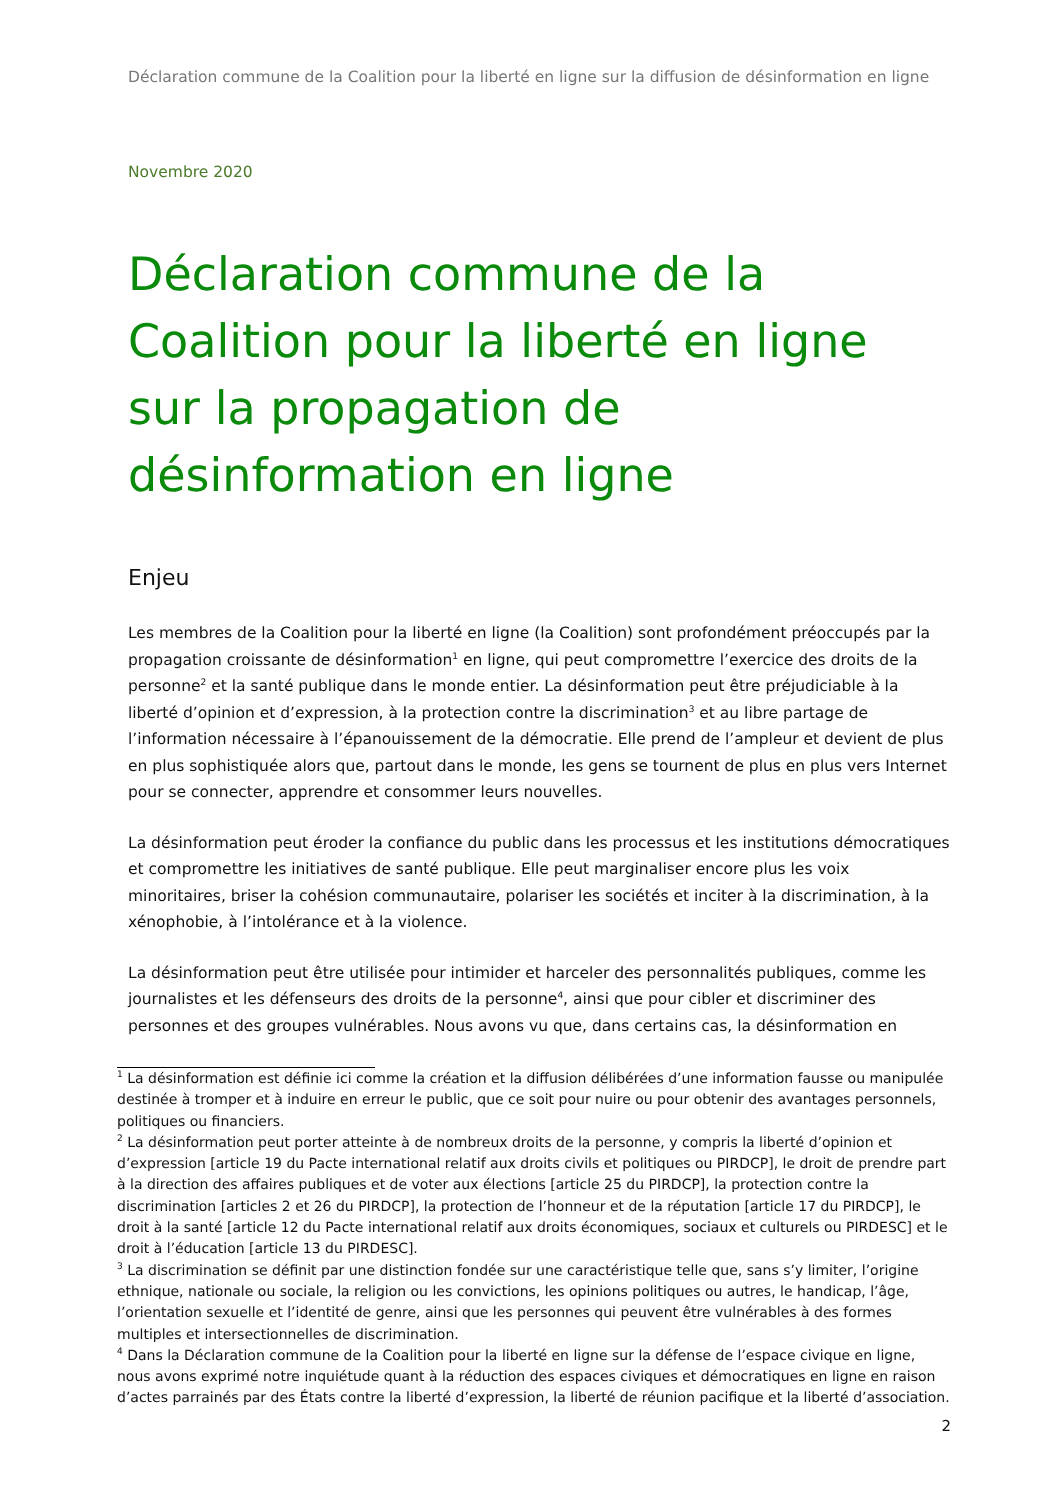Déclaration commune de la Coalition pour la liberté en ligne sur la diffusion de désinformation en ligne
Novembre 2020
Déclaration commune de la Coalition pour la liberté en ligne sur la propagation de désinformation en ligne
Enjeu
Les membres de la Coalition pour la liberté en ligne (la Coalition) sont profondément préoccupés par la propagation croissante de désinformation<sup>1</sup> en ligne, qui peut compromettre l’exercice des droits de la personne<sup>2</sup> et la santé publique dans le monde entier. La désinformation peut être préjudiciable à la liberté d’opinion et d’expression, à la protection contre la discrimination<sup>3</sup> et au libre partage de l’information nécessaire à l’épanouissement de la démocratie. Elle prend de l’ampleur et devient de plus en plus sophistiquée alors que, partout dans le monde, les gens se tournent de plus en plus vers Internet pour se connecter, apprendre et consommer leurs nouvelles.
La désinformation peut éroder la confiance du public dans les processus et les institutions démocratiques et compromettre les initiatives de santé publique. Elle peut marginaliser encore plus les voix minoritaires, briser la cohésion communautaire, polariser les sociétés et inciter à la discrimination, à la xénophobie, à l’intolérance et à la violence.
La désinformation peut être utilisée pour intimider et harceler des personnalités publiques, comme les journalistes et les défenseurs des droits de la personne<sup>4</sup>, ainsi que pour cibler et discriminer des personnes et des groupes vulnérables. Nous avons vu que, dans certains cas, la désinformation en
<sup>1</sup> La désinformation est définie ici comme la création et la diffusion délibérées d’une information fausse ou manipulée destinée à tromper et à induire en erreur le public, que ce soit pour nuire ou pour obtenir des avantages personnels, politiques ou financiers.
<sup>2</sup> La désinformation peut porter atteinte à de nombreux droits de la personne, y compris la liberté d’opinion et d’expression [article 19 du Pacte international relatif aux droits civils et politiques ou PIRDCP], le droit de prendre part à la direction des affaires publiques et de voter aux élections [article 25 du PIRDCP], la protection contre la discrimination [articles 2 et 26 du PIRDCP], la protection de l’honneur et de la réputation [article 17 du PIRDCP], le droit à la santé [article 12 du Pacte international relatif aux droits économiques, sociaux et culturels ou PIRDESC] et le droit à l’éducation [article 13 du PIRDESC].
<sup>3</sup> La discrimination se définit par une distinction fondée sur une caractéristique telle que, sans s’y limiter, l’origine ethnique, nationale ou sociale, la religion ou les convictions, les opinions politiques ou autres, le handicap, l’âge, l’orientation sexuelle et l’identité de genre, ainsi que les personnes qui peuvent être vulnérables à des formes multiples et intersectionnelles de discrimination.
<sup>4</sup> Dans la Déclaration commune de la Coalition pour la liberté en ligne sur la défense de l’espace civique en ligne, nous avons exprimé notre inquiétude quant à la réduction des espaces civiques et démocratiques en ligne en raison d’actes parrainés par des États contre la liberté d’expression, la liberté de réunion pacifique et la liberté d’association.
2